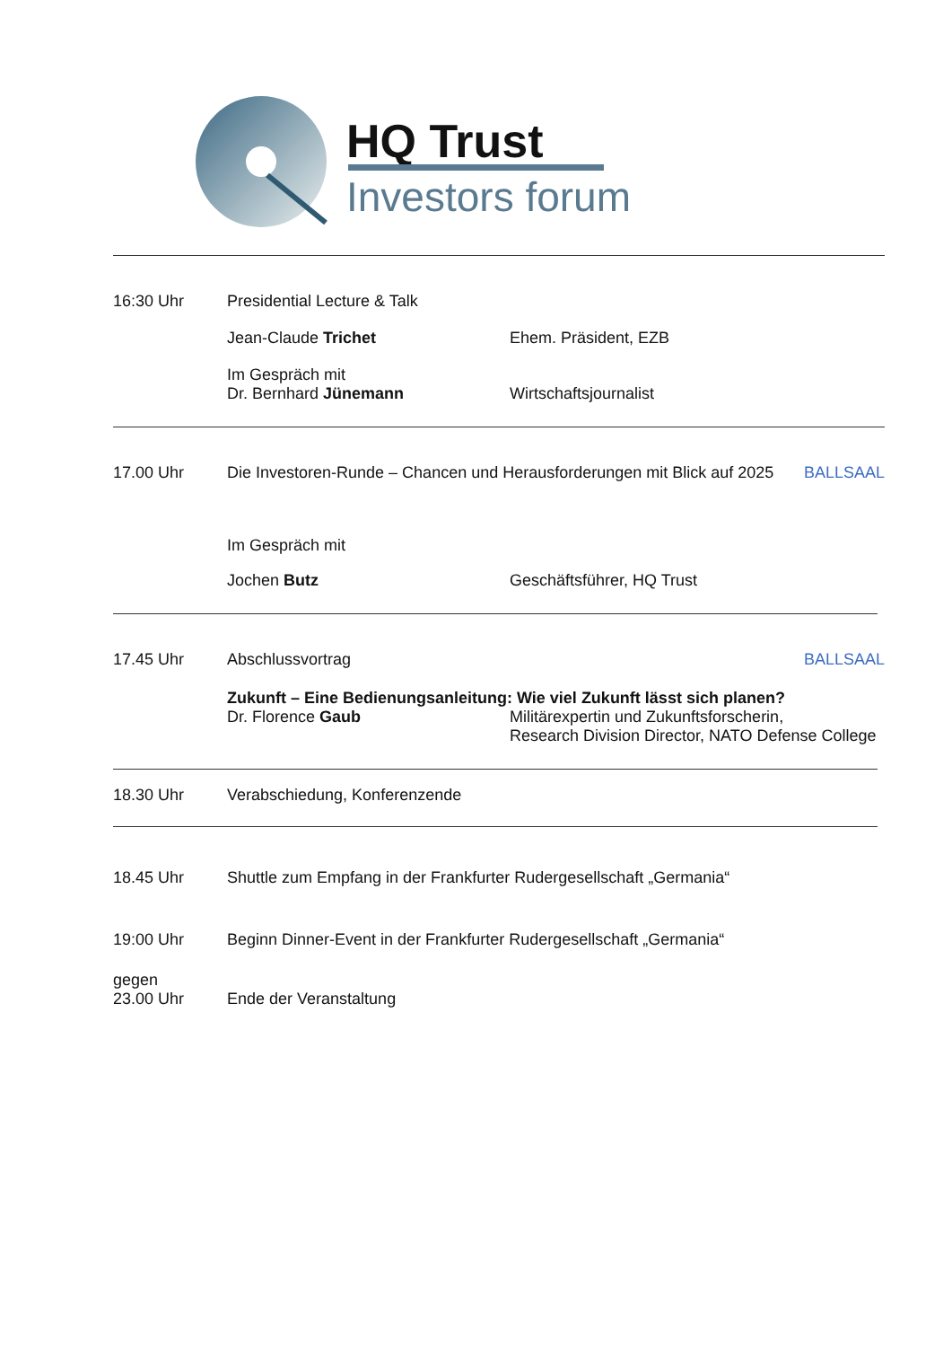HQ Trust
Investors forum
16:30 Uhr Presidential Lecture & Talk
Jean-Claude Trichet Ehem. Präsident, EZB
Im Gespräch mit
Dr. Bernhard Jünemann Wirtschaftsjournalist
17.00 Uhr Die Investoren-Runde – Chancen und Herausforderungen mit Blick auf 2025 BALLSAAL
Im Gespräch mit
Jochen Butz Geschäftsführer, HQ Trust
17.45 Uhr Abschlussvortrag BALLSAAL
Zukunft – Eine Bedienungsanleitung: Wie viel Zukunft lässt sich planen?
Dr. Florence Gaub Militärexpertin und Zukunftsforscherin,
Research Division Director, NATO Defense College
18.30 Uhr Verabschiedung, Konferenzende
18.45 Uhr Shuttle zum Empfang in der Frankfurter Rudergesellschaft „Germania“
19:00 Uhr Beginn Dinner-Event in der Frankfurter Rudergesellschaft „Germania“
gegen
23.00 Uhr
Ende der Veranstaltung